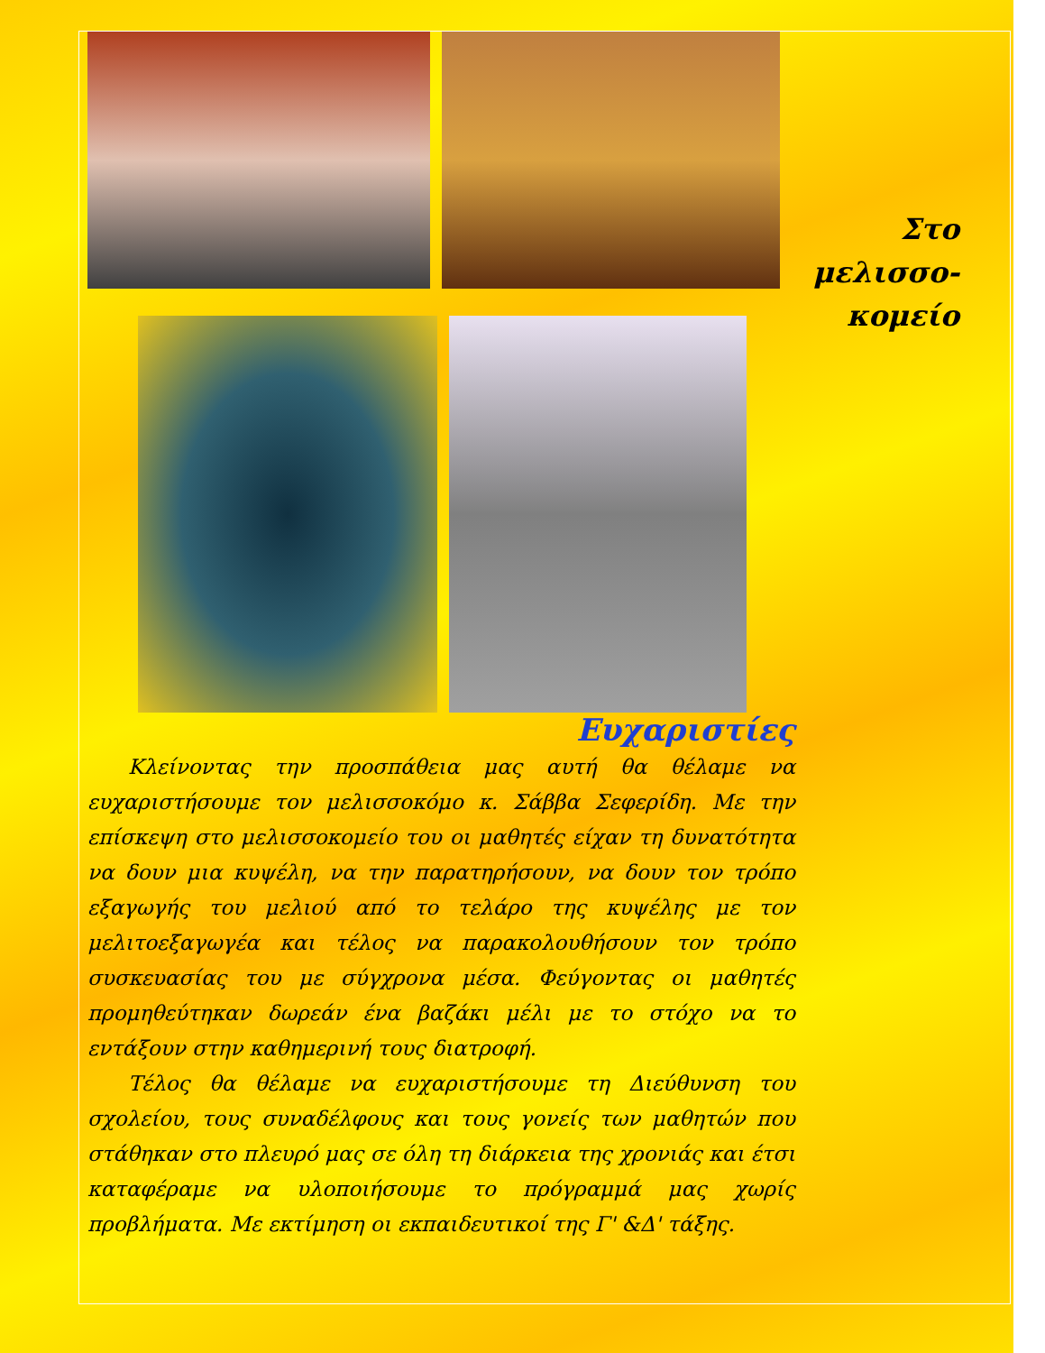Στο
μελισσο-
κομείο
Ευχαριστίες
Κλείνοντας την προσπάθεια μας αυτή θα θέλαμε να ευχαριστήσουμε τον μελισσοκόμο κ. Σάββα Σεφερίδη. Με την επίσκεψη στο μελισσοκομείο του οι μαθητές είχαν τη δυνατότητα να δουν μια κυψέλη, να την παρατηρήσουν, να δουν τον τρόπο εξαγωγής του μελιού από το τελάρο της κυψέλης με τον μελιτοεξαγωγέα και τέλος να παρακολουθήσουν τον τρόπο συσκευασίας του με σύγχρονα μέσα. Φεύγοντας οι μαθητές προμηθεύτηκαν δωρεάν ένα βαζάκι μέλι με το στόχο να το εντάξουν στην καθημερινή τους διατροφή.
Τέλος θα θέλαμε να ευχαριστήσουμε τη Διεύθυνση του σχολείου, τους συναδέλφους και τους γονείς των μαθητών που στάθηκαν στο πλευρό μας σε όλη τη διάρκεια της χρονιάς και έτσι καταφέραμε να υλοποιήσουμε το πρόγραμμά μας χωρίς προβλήματα. Με εκτίμηση οι εκπαιδευτικοί της Γ' &Δ' τάξης.